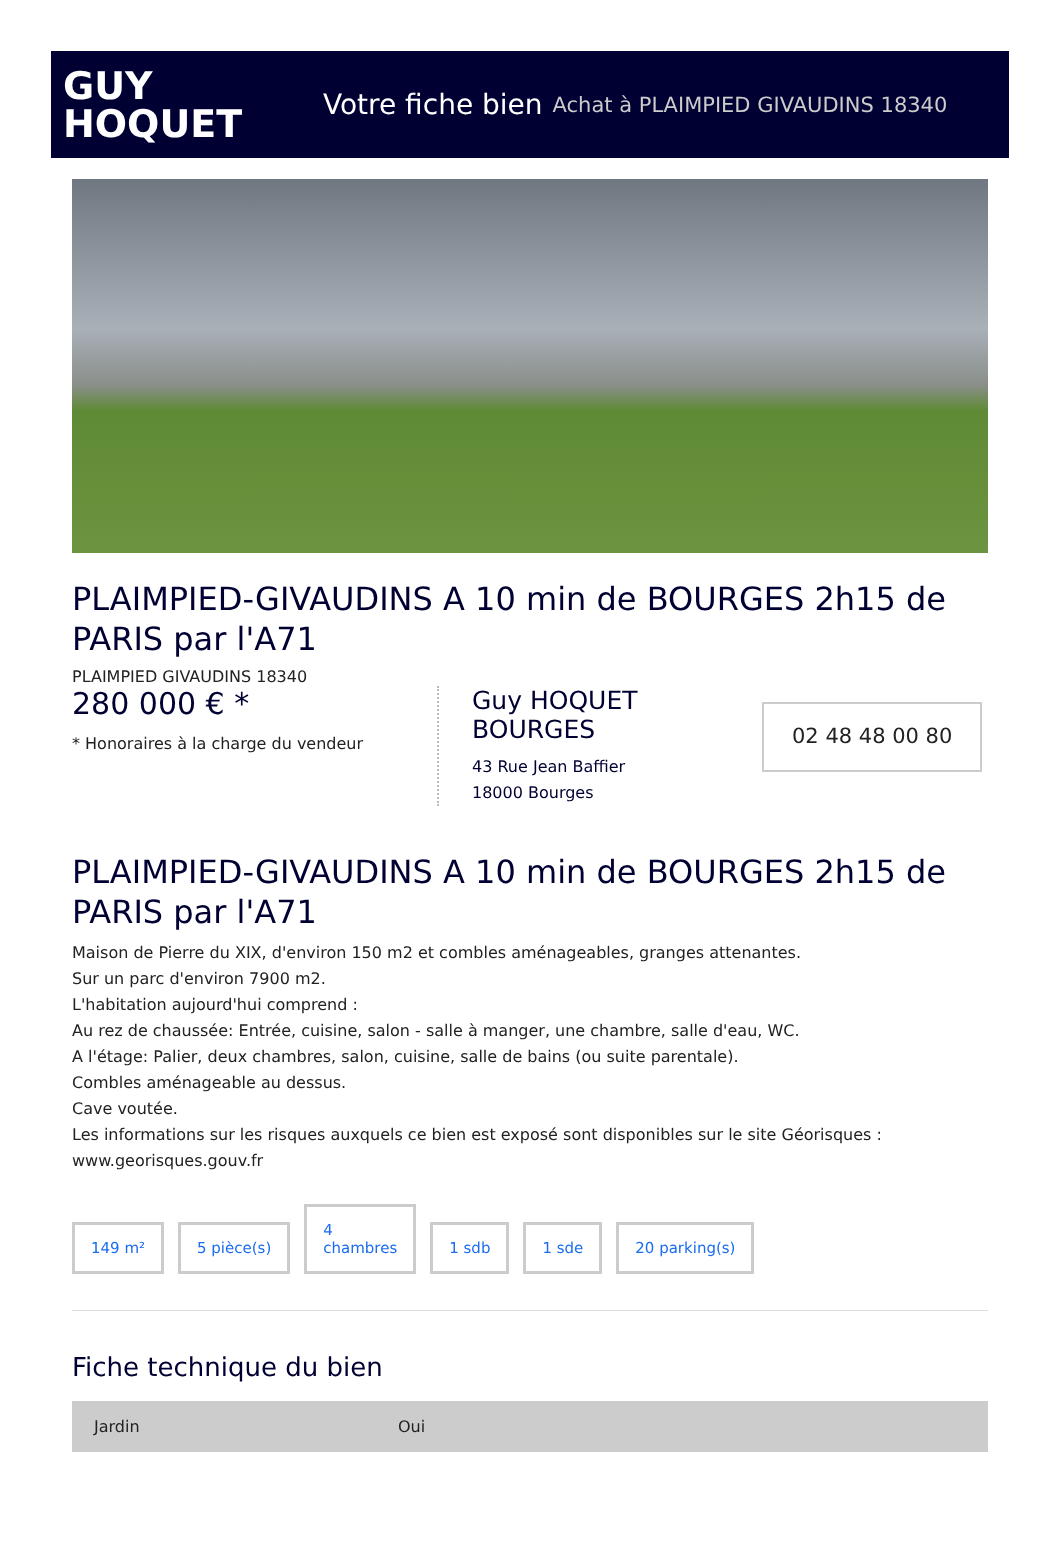GUY
HOQUET
Votre fiche bien Achat à PLAIMPIED GIVAUDINS 18340
PLAIMPIED-GIVAUDINS A 10 min de BOURGES 2h15 de PARIS par l'A71
PLAIMPIED GIVAUDINS 18340
280 000 € *
* Honoraires à la charge du vendeur
Guy HOQUET BOURGES
43 Rue Jean Baffier
18000 Bourges
02 48 48 00 80
PLAIMPIED-GIVAUDINS A 10 min de BOURGES 2h15 de PARIS par l'A71
Maison de Pierre du XIX, d'environ 150 m2 et combles aménageables, granges attenantes.
Sur un parc d'environ 7900 m2.
L'habitation aujourd'hui comprend :
Au rez de chaussée: Entrée, cuisine, salon - salle à manger, une chambre, salle d'eau, WC.
A l'étage: Palier, deux chambres, salon, cuisine, salle de bains (ou suite parentale).
Combles aménageable au dessus.
Cave voutée.
Les informations sur les risques auxquels ce bien est exposé sont disponibles sur le site Géorisques : www.georisques.gouv.fr
149 m²
5 pièce(s)
4
chambres
1 sdb
1 sde
20 parking(s)
Fiche technique du bien
| Jardin | Oui |